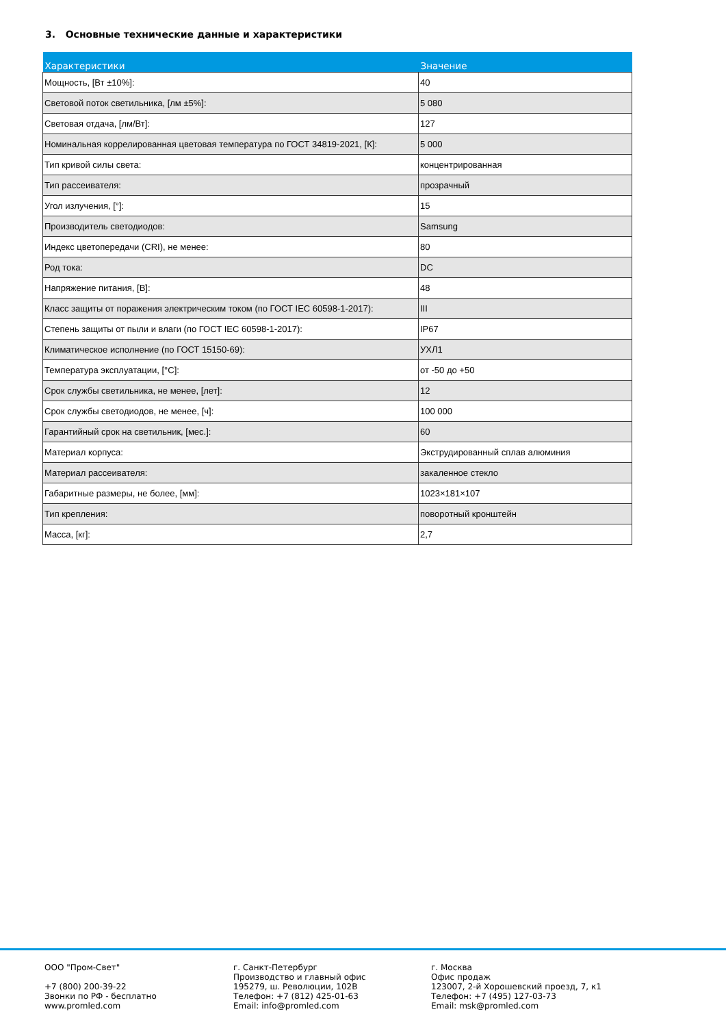3. Основные технические данные и характеристики
| Характеристики | Значение |
| --- | --- |
| Мощность, [Вт ±10%]: | 40 |
| Световой поток светильника, [лм ±5%]: | 5 080 |
| Световая отдача, [лм/Вт]: | 127 |
| Номинальная коррелированная цветовая температура по ГОСТ 34819-2021, [К]: | 5 000 |
| Тип кривой силы света: | концентрированная |
| Тип рассеивателя: | прозрачный |
| Угол излучения, [°]: | 15 |
| Производитель светодиодов: | Samsung |
| Индекс цветопередачи (CRI), не менее: | 80 |
| Род тока: | DC |
| Напряжение питания, [В]: | 48 |
| Класс защиты от поражения электрическим током (по ГОСТ IEC 60598-1-2017): | III |
| Степень защиты от пыли и влаги (по ГОСТ IEC 60598-1-2017): | IP67 |
| Климатическое исполнение (по ГОСТ 15150-69): | УХЛ1 |
| Температура эксплуатации, [°С]: | от -50 до +50 |
| Срок службы светильника, не менее, [лет]: | 12 |
| Срок службы светодиодов, не менее, [ч]: | 100 000 |
| Гарантийный срок на светильник, [мес.]: | 60 |
| Материал корпуса: | Экструдированный сплав алюминия |
| Материал рассеивателя: | закаленное стекло |
| Габаритные размеры, не более, [мм]: | 1023×181×107 |
| Тип крепления: | поворотный кронштейн |
| Масса, [кг]: | 2,7 |
ООО "Пром-Свет"
+7 (800) 200-39-22
Звонки по РФ - бесплатно
www.promled.com
г. Санкт-Петербург
Производство и главный офис
195279, ш. Революции, 102В
Телефон: +7 (812) 425-01-63
Email: info@promled.com
г. Москва
Офис продаж
123007, 2-й Хорошевский проезд, 7, к1
Телефон: +7 (495) 127-03-73
Email: msk@promled.com